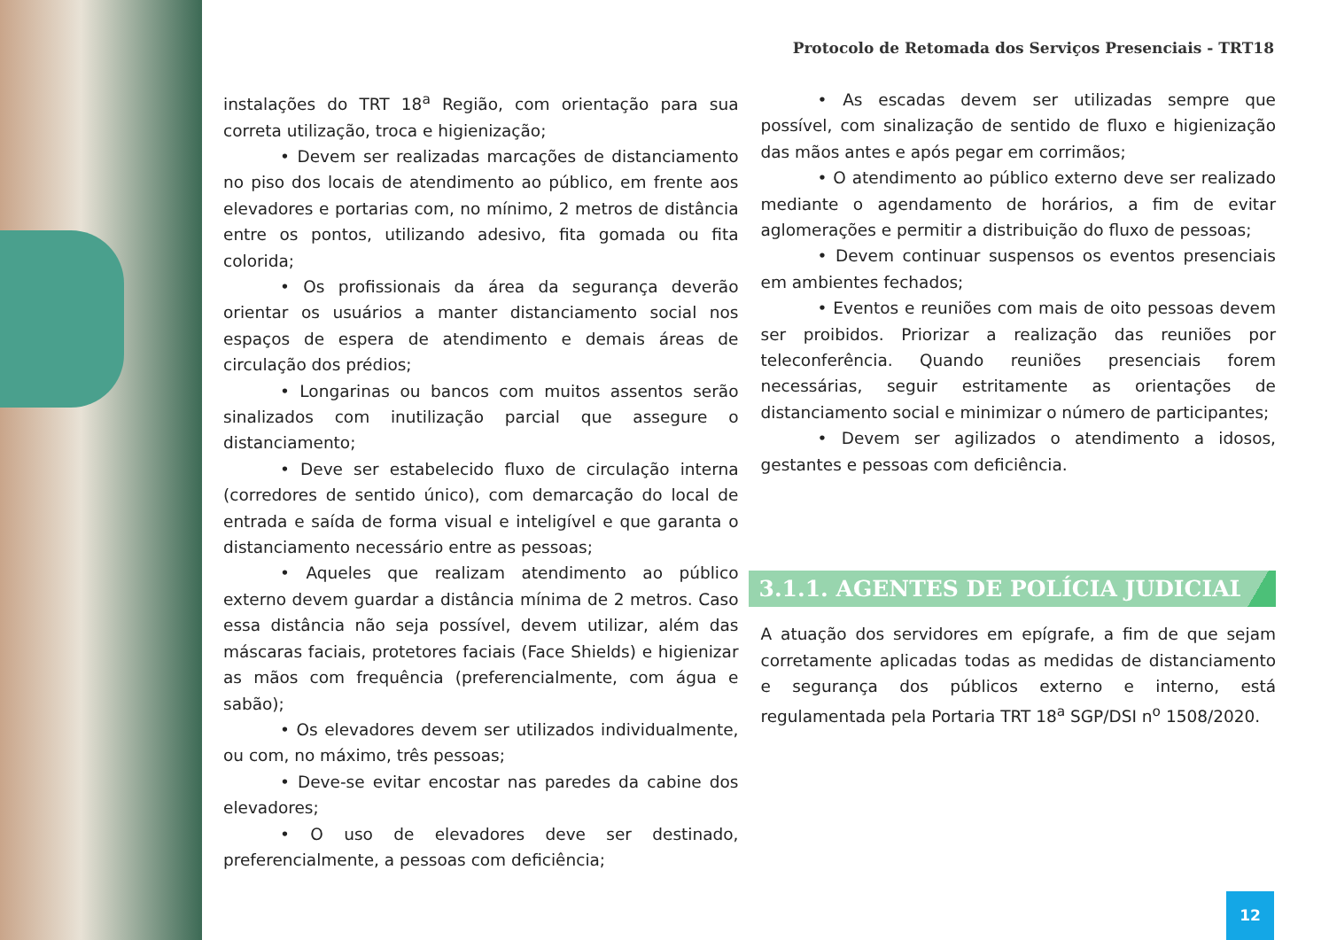Protocolo de Retomada dos Serviços Presenciais - TRT18
instalações do TRT 18<sup>a</sup> Região, com orientação para sua correta utilização, troca e higienização;
• Devem ser realizadas marcações de distanciamento no piso dos locais de atendimento ao público, em frente aos elevadores e portarias com, no mínimo, 2 metros de distância entre os pontos, utilizando adesivo, fita gomada ou fita colorida;
• Os profissionais da área da segurança deverão orientar os usuários a manter distanciamento social nos espaços de espera de atendimento e demais áreas de circulação dos prédios;
• Longarinas ou bancos com muitos assentos serão sinalizados com inutilização parcial que assegure o distanciamento;
• Deve ser estabelecido fluxo de circulação interna (corredores de sentido único), com demarcação do local de entrada e saída de forma visual e inteligível e que garanta o distanciamento necessário entre as pessoas;
• Aqueles que realizam atendimento ao público externo devem guardar a distância mínima de 2 metros. Caso essa distância não seja possível, devem utilizar, além das máscaras faciais, protetores faciais (Face Shields) e higienizar as mãos com frequência (preferencialmente, com água e sabão);
• Os elevadores devem ser utilizados individualmente, ou com, no máximo, três pessoas;
• Deve-se evitar encostar nas paredes da cabine dos elevadores;
• O uso de elevadores deve ser destinado, preferencialmente, a pessoas com deficiência;
• As escadas devem ser utilizadas sempre que possível, com sinalização de sentido de fluxo e higienização das mãos antes e após pegar em corrimãos;
• O atendimento ao público externo deve ser realizado mediante o agendamento de horários, a fim de evitar aglomerações e permitir a distribuição do fluxo de pessoas;
• Devem continuar suspensos os eventos presenciais em ambientes fechados;
• Eventos e reuniões com mais de oito pessoas devem ser proibidos. Priorizar a realização das reuniões por teleconferência. Quando reuniões presenciais forem necessárias, seguir estritamente as orientações de distanciamento social e minimizar o número de participantes;
• Devem ser agilizados o atendimento a idosos, gestantes e pessoas com deficiência.
3.1.1. AGENTES DE POLÍCIA JUDICIAL
A atuação dos servidores em epígrafe, a fim de que sejam corretamente aplicadas todas as medidas de distanciamento e segurança dos públicos externo e interno, está regulamentada pela Portaria TRT 18<sup>a</sup> SGP/DSI n<sup>o</sup> 1508/2020.
12